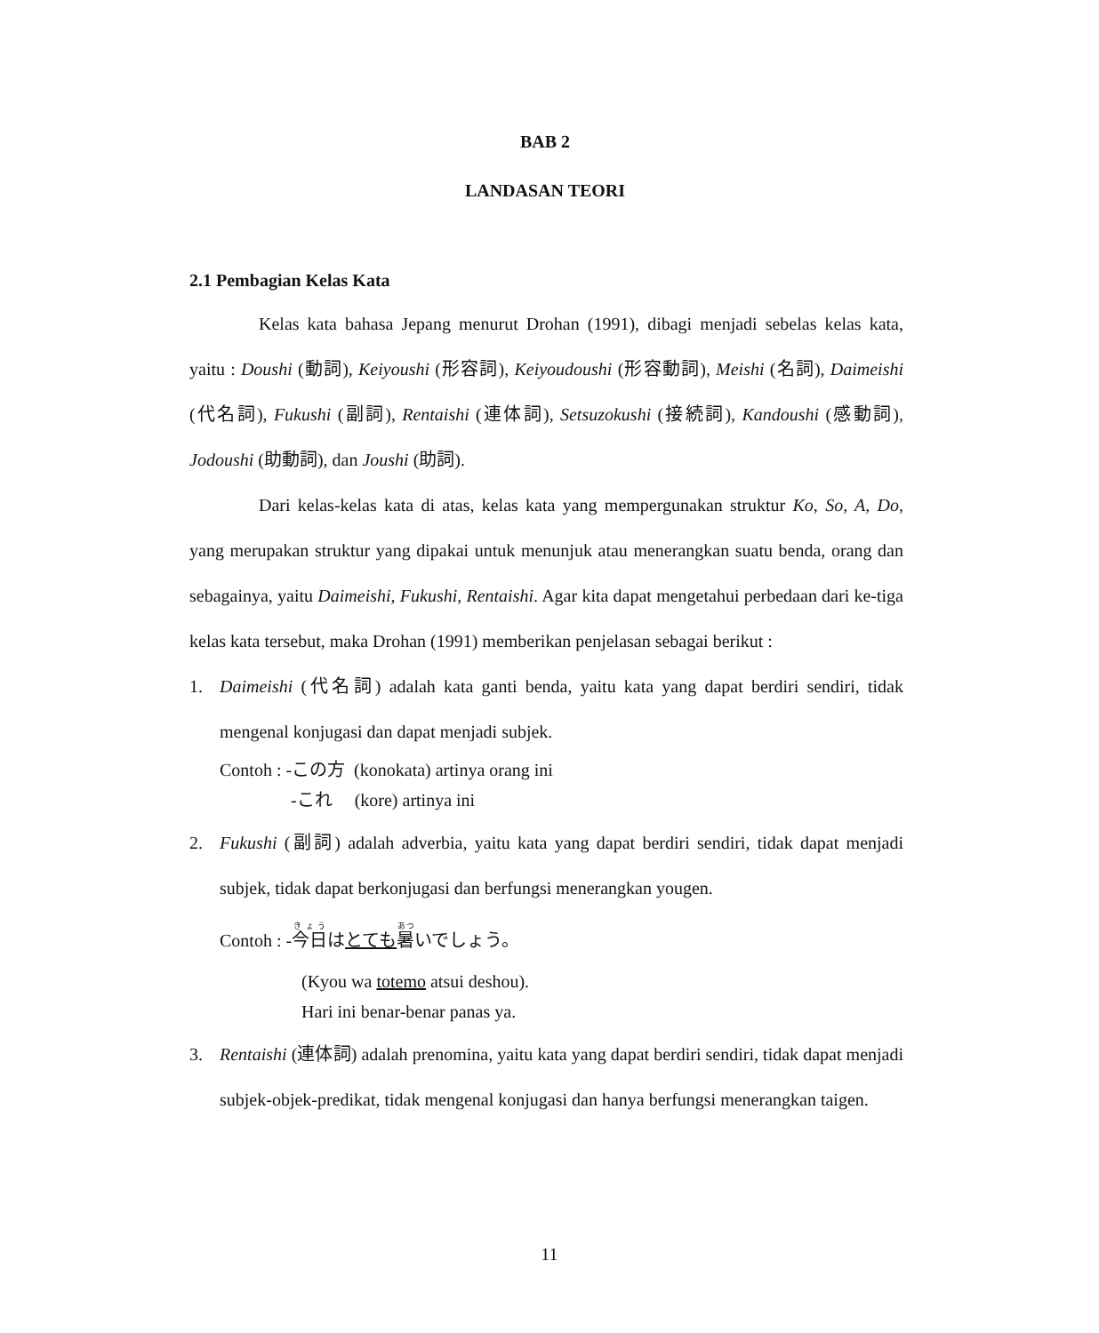BAB 2
LANDASAN TEORI
2.1 Pembagian Kelas Kata
Kelas kata bahasa Jepang menurut Drohan (1991), dibagi menjadi sebelas kelas kata, yaitu : Doushi (動詞), Keiyoushi (形容詞), Keiyoudoushi (形容動詞), Meishi (名詞), Daimeishi (代名詞), Fukushi (副詞), Rentaishi (連体詞), Setsuzokushi (接続詞), Kandoushi (感動詞), Jodoushi (助動詞), dan Joushi (助詞).
Dari kelas-kelas kata di atas, kelas kata yang mempergunakan struktur Ko, So, A, Do, yang merupakan struktur yang dipakai untuk menunjuk atau menerangkan suatu benda, orang dan sebagainya, yaitu Daimeishi, Fukushi, Rentaishi. Agar kita dapat mengetahui perbedaan dari ke-tiga kelas kata tersebut, maka Drohan (1991) memberikan penjelasan sebagai berikut :
1. Daimeishi (代名詞) adalah kata ganti benda, yaitu kata yang dapat berdiri sendiri, tidak mengenal konjugasi dan dapat menjadi subjek.
Contoh : -この方 (konokata) artinya orang ini
-これ (kore) artinya ini
2. Fukushi (副詞) adalah adverbia, yaitu kata yang dapat berdiri sendiri, tidak dapat menjadi subjek, tidak dapat berkonjugasi dan berfungsi menerangkan yougen.
Contoh : -今日はとても 暑いでしょう。
(Kyou wa totemo atsui deshou).
Hari ini benar-benar panas ya.
3. Rentaishi (連体詞) adalah prenomina, yaitu kata yang dapat berdiri sendiri, tidak dapat menjadi subjek-objek-predikat, tidak mengenal konjugasi dan hanya berfungsi menerangkan taigen.
11